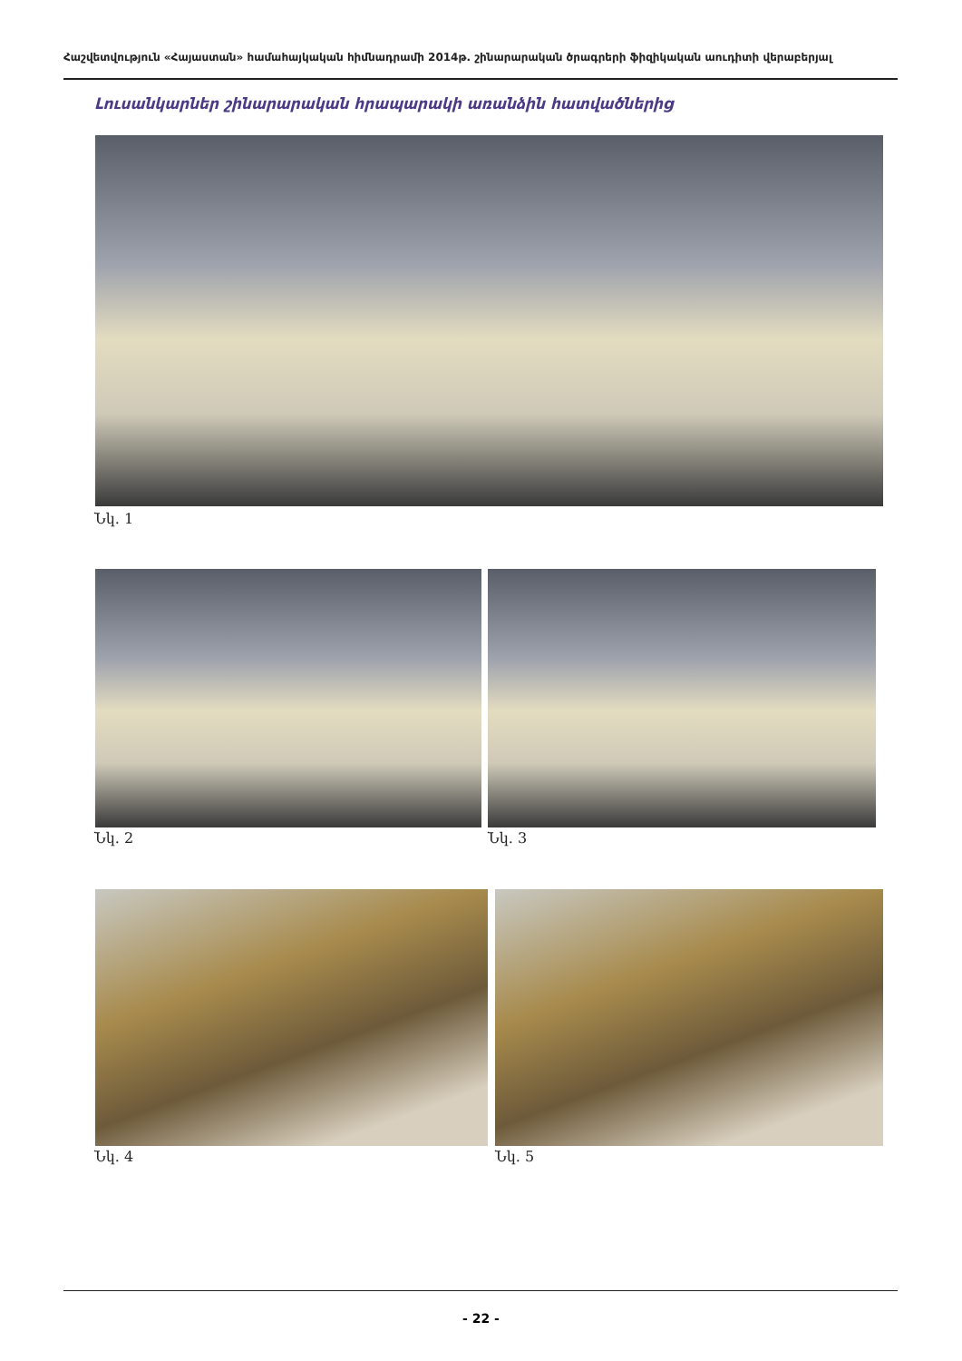Հաշվետվություն «Հայաստան» համահայկական հիմնադրամի 2014թ. շինարարական ծրագրերի ֆիզիկական աուդիտի վերաբերյալ
Լուսանկարներ շինարարական հրապարակի առանձին հատվածներից
Նկ. 1
Նկ. 2 Նկ. 3
Նկ. 4 Նկ. 5
- 22 -